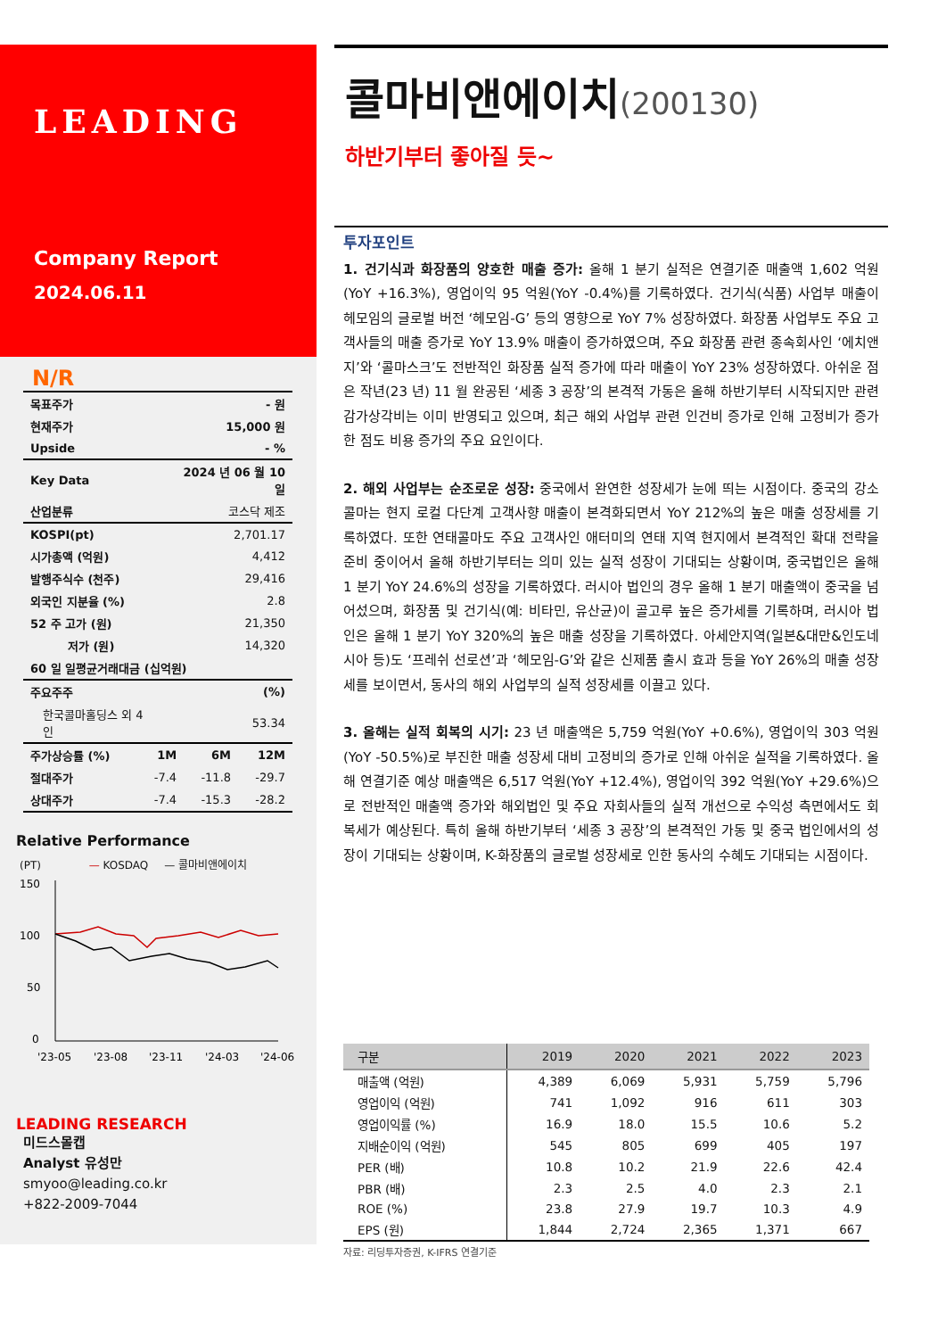LEADING
Company Report
2024.06.11
N/R
| 목표주가 | - 원 |
| 현재주가 | 15,000 원 |
| Upside | - % |
| Key Data | 2024 년 06 월 10 일 |
| 산업분류 | 코스닥 제조 |
| KOSPI(pt) | 2,701.17 |
| 시가총액 (억원) | 4,412 |
| 발행주식수 (천주) | 29,416 |
| 외국인 지분율 (%) | 2.8 |
| 52 주 고가 (원) | 21,350 |
| 저가 (원) | 14,320 |
| 60 일 일평균거래대금 (십억원) | |
| 주요주주 | (%) |
| 한국콜마홀딩스 외 4 인 | 53.34 |
| 주가상승률 (%) | 1M | 6M | 12M |
| 절대주가 | -7.4 | -11.8 | -29.7 |
| 상대주가 | -7.4 | -15.3 | -28.2 |
Relative Performance
(PT) — KOSDAQ — 콜마비앤에이치
150
100
50
0
'23-05
'23-08
'23-11
'24-03
'24-06
LEADING RESEARCH
미드스몰캡
Analyst 유성만
smyoo@leading.co.kr
+822-2009-7044
콜마비앤에이치(200130)
하반기부터 좋아질 듯~
투자포인트
1. 건기식과 화장품의 양호한 매출 증가: 올해 1 분기 실적은 연결기준 매출액 1,602 억원(YoY +16.3%), 영업이익 95 억원(YoY -0.4%)를 기록하였다. 건기식(식품) 사업부 매출이 헤모임의 글로벌 버전 ‘헤모임-G’ 등의 영향으로 YoY 7% 성장하였다. 화장품 사업부도 주요 고객사들의 매출 증가로 YoY 13.9% 매출이 증가하였으며, 주요 화장품 관련 종속회사인 ‘에치앤지’와 ‘콜마스크’도 전반적인 화장품 실적 증가에 따라 매출이 YoY 23% 성장하였다. 아쉬운 점은 작년(23 년) 11 월 완공된 ‘세종 3 공장’의 본격적 가동은 올해 하반기부터 시작되지만 관련 감가상각비는 이미 반영되고 있으며, 최근 해외 사업부 관련 인건비 증가로 인해 고정비가 증가한 점도 비용 증가의 주요 요인이다.
2. 해외 사업부는 순조로운 성장: 중국에서 완연한 성장세가 눈에 띄는 시점이다. 중국의 강소콜마는 현지 로컬 다단계 고객사향 매출이 본격화되면서 YoY 212%의 높은 매출 성장세를 기록하였다. 또한 연태콜마도 주요 고객사인 애터미의 연태 지역 현지에서 본격적인 확대 전략을 준비 중이어서 올해 하반기부터는 의미 있는 실적 성장이 기대되는 상황이며, 중국법인은 올해 1 분기 YoY 24.6%의 성장을 기록하였다. 러시아 법인의 경우 올해 1 분기 매출액이 중국을 넘어섰으며, 화장품 및 건기식(예: 비타민, 유산균)이 골고루 높은 증가세를 기록하며, 러시아 법인은 올해 1 분기 YoY 320%의 높은 매출 성장을 기록하였다. 아세안지역(일본&대만&인도네시아 등)도 ‘프레쉬 선로션’과 ‘헤모임-G’와 같은 신제품 출시 효과 등을 YoY 26%의 매출 성장세를 보이면서, 동사의 해외 사업부의 실적 성장세를 이끌고 있다.
3. 올해는 실적 회복의 시기: 23 년 매출액은 5,759 억원(YoY +0.6%), 영업이익 303 억원(YoY -50.5%)로 부진한 매출 성장세 대비 고정비의 증가로 인해 아쉬운 실적을 기록하였다. 올해 연결기준 예상 매출액은 6,517 억원(YoY +12.4%), 영업이익 392 억원(YoY +29.6%)으로 전반적인 매출액 증가와 해외법인 및 주요 자회사들의 실적 개선으로 수익성 측면에서도 회복세가 예상된다. 특히 올해 하반기부터 ‘세종 3 공장’의 본격적인 가동 및 중국 법인에서의 성장이 기대되는 상황이며, K-화장품의 글로벌 성장세로 인한 동사의 수혜도 기대되는 시점이다.
| 구분 | 2019 | 2020 | 2021 | 2022 | 2023 |
| --- | --- | --- | --- | --- | --- |
| 매출액 (억원) | 4,389 | 6,069 | 5,931 | 5,759 | 5,796 |
| 영업이익 (억원) | 741 | 1,092 | 916 | 611 | 303 |
| 영업이익률 (%) | 16.9 | 18.0 | 15.5 | 10.6 | 5.2 |
| 지배순이익 (억원) | 545 | 805 | 699 | 405 | 197 |
| PER (배) | 10.8 | 10.2 | 21.9 | 22.6 | 42.4 |
| PBR (배) | 2.3 | 2.5 | 4.0 | 2.3 | 2.1 |
| ROE (%) | 23.8 | 27.9 | 19.7 | 10.3 | 4.9 |
| EPS (원) | 1,844 | 2,724 | 2,365 | 1,371 | 667 |
| 자료: 리딩투자증권, K-IFRS 연결기준 | | | | | |